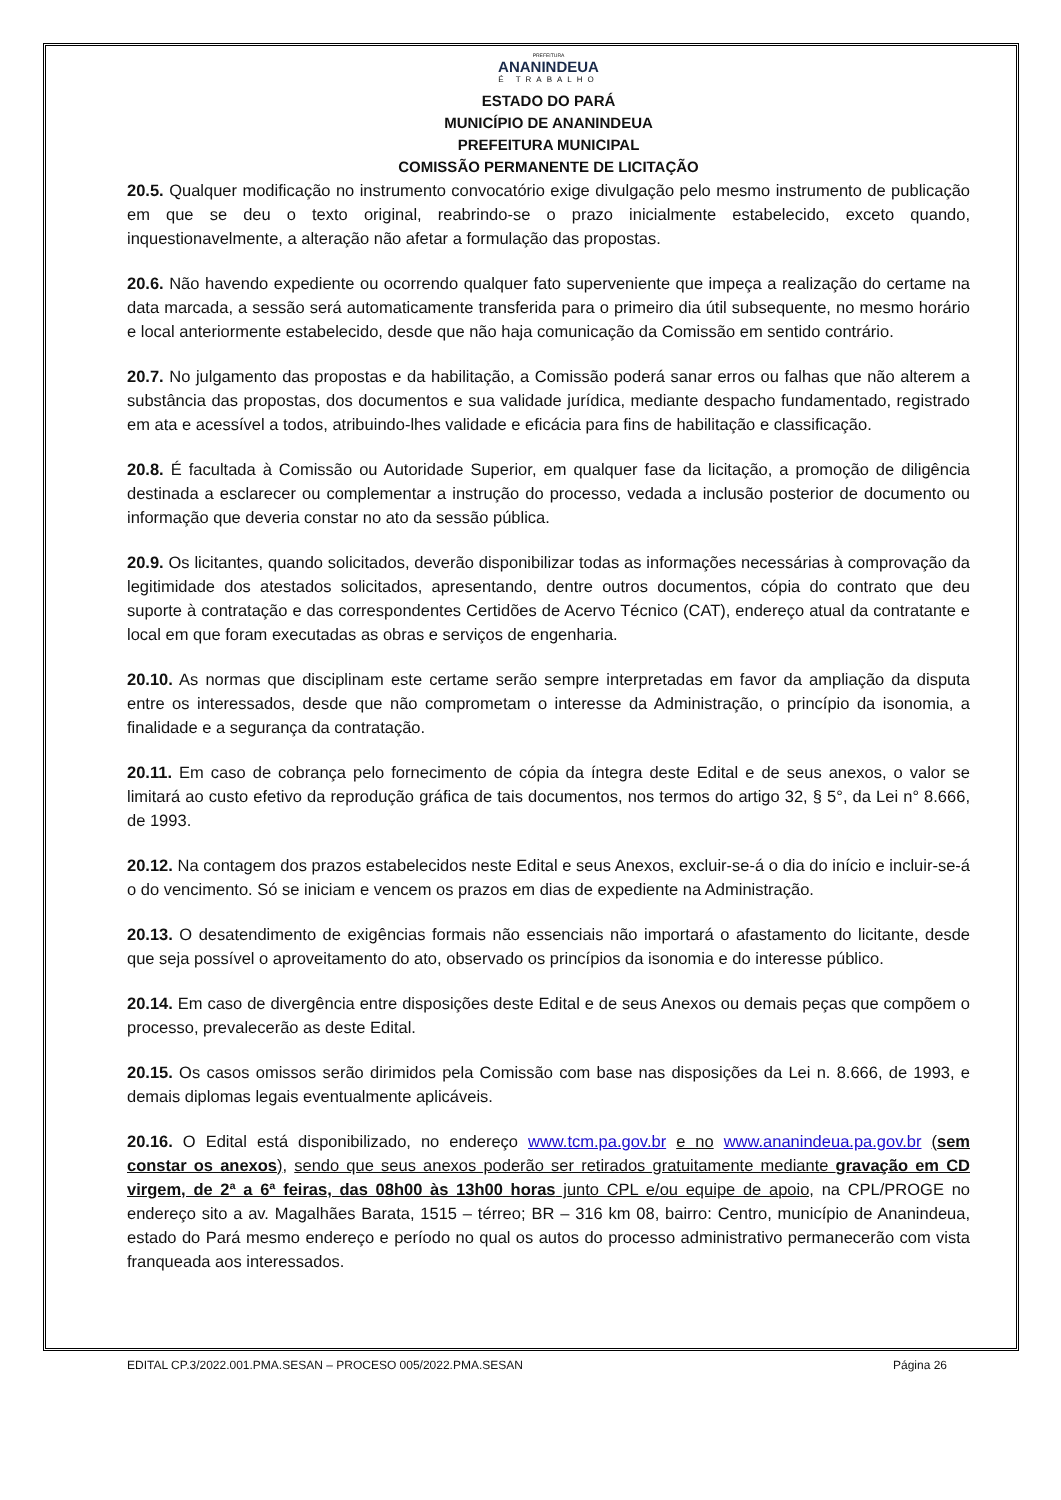PREFEITURA
ANANINDEUA
É TRABALHO
ESTADO DO PARÁ
MUNICÍPIO DE ANANINDEUA
PREFEITURA MUNICIPAL
COMISSÃO PERMANENTE DE LICITAÇÃO
20.5. Qualquer modificação no instrumento convocatório exige divulgação pelo mesmo instrumento de publicação em que se deu o texto original, reabrindo-se o prazo inicialmente estabelecido, exceto quando, inquestionavelmente, a alteração não afetar a formulação das propostas.
20.6. Não havendo expediente ou ocorrendo qualquer fato superveniente que impeça a realização do certame na data marcada, a sessão será automaticamente transferida para o primeiro dia útil subsequente, no mesmo horário e local anteriormente estabelecido, desde que não haja comunicação da Comissão em sentido contrário.
20.7. No julgamento das propostas e da habilitação, a Comissão poderá sanar erros ou falhas que não alterem a substância das propostas, dos documentos e sua validade jurídica, mediante despacho fundamentado, registrado em ata e acessível a todos, atribuindo-lhes validade e eficácia para fins de habilitação e classificação.
20.8. É facultada à Comissão ou Autoridade Superior, em qualquer fase da licitação, a promoção de diligência destinada a esclarecer ou complementar a instrução do processo, vedada a inclusão posterior de documento ou informação que deveria constar no ato da sessão pública.
20.9. Os licitantes, quando solicitados, deverão disponibilizar todas as informações necessárias à comprovação da legitimidade dos atestados solicitados, apresentando, dentre outros documentos, cópia do contrato que deu suporte à contratação e das correspondentes Certidões de Acervo Técnico (CAT), endereço atual da contratante e local em que foram executadas as obras e serviços de engenharia.
20.10. As normas que disciplinam este certame serão sempre interpretadas em favor da ampliação da disputa entre os interessados, desde que não comprometam o interesse da Administração, o princípio da isonomia, a finalidade e a segurança da contratação.
20.11. Em caso de cobrança pelo fornecimento de cópia da íntegra deste Edital e de seus anexos, o valor se limitará ao custo efetivo da reprodução gráfica de tais documentos, nos termos do artigo 32, § 5°, da Lei n° 8.666, de 1993.
20.12. Na contagem dos prazos estabelecidos neste Edital e seus Anexos, excluir-se-á o dia do início e incluir-se-á o do vencimento. Só se iniciam e vencem os prazos em dias de expediente na Administração.
20.13. O desatendimento de exigências formais não essenciais não importará o afastamento do licitante, desde que seja possível o aproveitamento do ato, observado os princípios da isonomia e do interesse público.
20.14. Em caso de divergência entre disposições deste Edital e de seus Anexos ou demais peças que compõem o processo, prevalecerão as deste Edital.
20.15. Os casos omissos serão dirimidos pela Comissão com base nas disposições da Lei n. 8.666, de 1993, e demais diplomas legais eventualmente aplicáveis.
20.16. O Edital está disponibilizado, no endereço www.tcm.pa.gov.br e no www.ananindeua.pa.gov.br (sem constar os anexos), sendo que seus anexos poderão ser retirados gratuitamente mediante gravação em CD virgem, de 2ª a 6ª feiras, das 08h00 às 13h00 horas junto CPL e/ou equipe de apoio, na CPL/PROGE no endereço sito a av. Magalhães Barata, 1515 – térreo; BR – 316 km 08, bairro: Centro, município de Ananindeua, estado do Pará mesmo endereço e período no qual os autos do processo administrativo permanecerão com vista franqueada aos interessados.
EDITAL CP.3/2022.001.PMA.SESAN – PROCESO 005/2022.PMA.SESAN Página 26